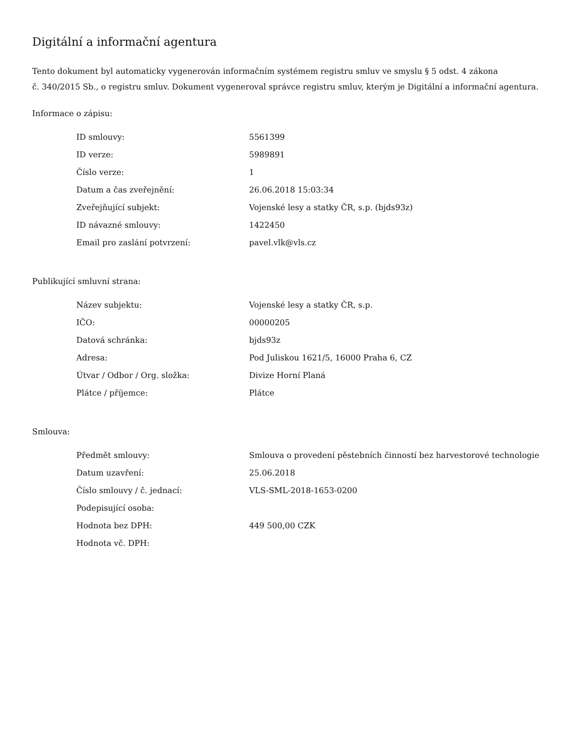Digitální a informační agentura
Tento dokument byl automaticky vygenerován informačním systémem registru smluv ve smyslu § 5 odst. 4 zákona
č. 340/2015 Sb., o registru smluv. Dokument vygeneroval správce registru smluv, kterým je Digitální a informační agentura.
Informace o zápisu:
| ID smlouvy: | 5561399 |
| ID verze: | 5989891 |
| Číslo verze: | 1 |
| Datum a čas zveřejnění: | 26.06.2018 15:03:34 |
| Zveřejňující subjekt: | Vojenské lesy a statky ČR, s.p. (bjds93z) |
| ID návazné smlouvy: | 1422450 |
| Email pro zaslání potvrzení: | pavel.vlk@vls.cz |
Publikující smluvní strana:
| Název subjektu: | Vojenské lesy a statky ČR, s.p. |
| IČO: | 00000205 |
| Datová schránka: | bjds93z |
| Adresa: | Pod Juliskou 1621/5, 16000 Praha 6, CZ |
| Útvar / Odbor / Org. složka: | Divize Horní Planá |
| Plátce / příjemce: | Plátce |
Smlouva:
| Předmět smlouvy: | Smlouva o provedení pěstebních činností bez harvestorové technologie |
| Datum uzavření: | 25.06.2018 |
| Číslo smlouvy / č. jednací: | VLS-SML-2018-1653-0200 |
| Podepisující osoba: | |
| Hodnota bez DPH: | 449 500,00 CZK |
| Hodnota vč. DPH: | |